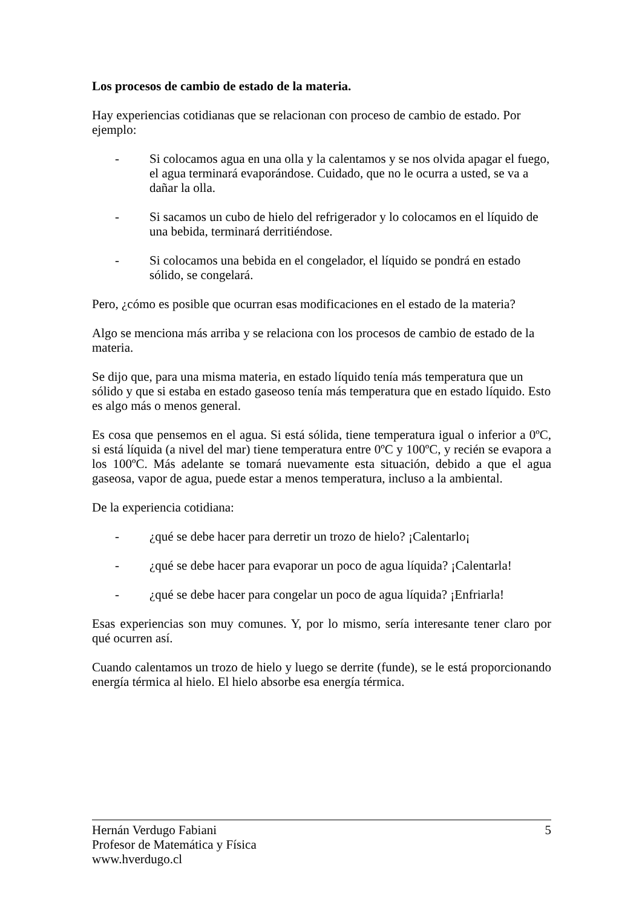Los procesos de cambio de estado de la materia.
Hay experiencias cotidianas que se relacionan con proceso de cambio de estado. Por ejemplo:
- Si colocamos agua en una olla y la calentamos y se nos olvida apagar el fuego, el agua terminará evaporándose. Cuidado, que no le ocurra a usted, se va a dañar la olla.
- Si sacamos un cubo de hielo del refrigerador y lo colocamos en el líquido de una bebida, terminará derritiéndose.
- Si colocamos una bebida en el congelador, el líquido se pondrá en estado sólido, se congelará.
Pero, ¿cómo es posible que ocurran esas modificaciones en el estado de la materia?
Algo se menciona más arriba y se relaciona con los procesos de cambio de estado de la materia.
Se dijo que, para una misma materia, en estado líquido tenía más temperatura que un sólido y que si estaba en estado gaseoso tenía más temperatura que en estado líquido. Esto es algo más o menos general.
Es cosa que pensemos en el agua. Si está sólida, tiene temperatura igual o inferior a 0ºC, si está líquida (a nivel del mar) tiene temperatura entre 0ºC y 100ºC, y recién se evapora a los 100ºC. Más adelante se tomará nuevamente esta situación, debido a que el agua gaseosa, vapor de agua, puede estar a menos temperatura, incluso a la ambiental.
De la experiencia cotidiana:
- ¿qué se debe hacer para derretir un trozo de hielo? ¡Calentarlo¡
- ¿qué se debe hacer para evaporar un poco de agua líquida? ¡Calentarla!
- ¿qué se debe hacer para congelar un poco de agua líquida? ¡Enfriarla!
Esas experiencias son muy comunes. Y, por lo mismo, sería interesante tener claro por qué ocurren así.
Cuando calentamos un trozo de hielo y luego se derrite (funde), se le está proporcionando energía térmica al hielo. El hielo absorbe esa energía térmica.
Hernán Verdugo Fabiani 5
Profesor de Matemática y Física
www.hverdugo.cl